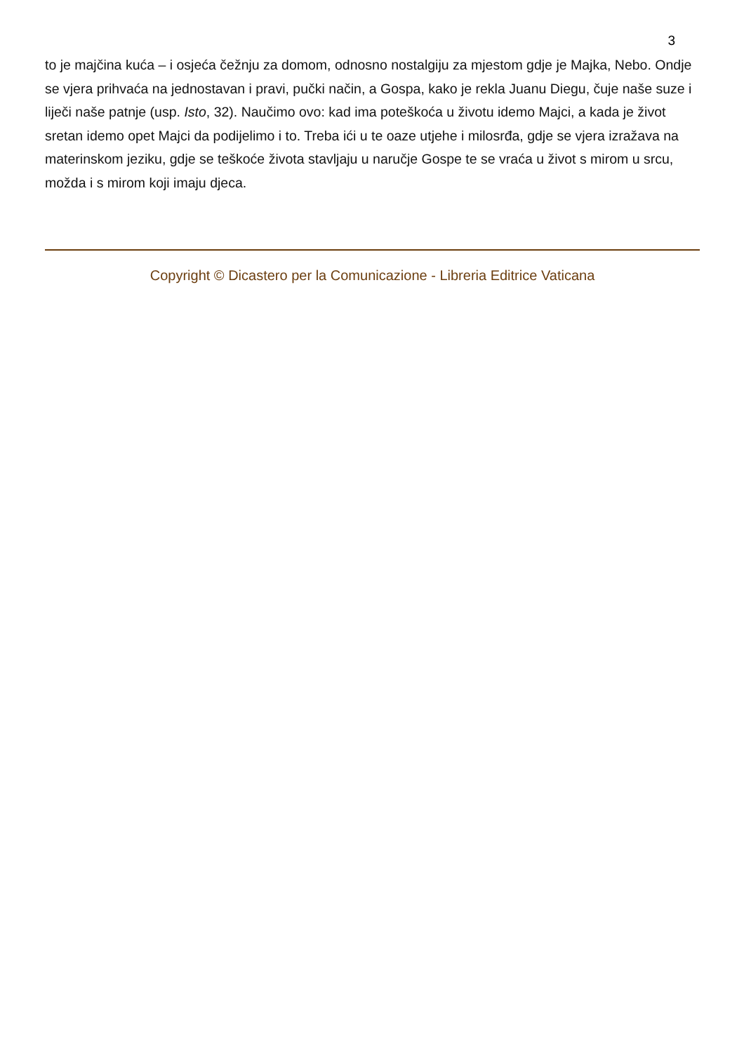3
to je majčina kuća – i osjeća čežnju za domom, odnosno nostalgiju za mjestom gdje je Majka, Nebo. Ondje se vjera prihvaća na jednostavan i pravi, pučki način, a Gospa, kako je rekla Juanu Diegu, čuje naše suze i liječi naše patnje (usp. Isto, 32). Naučimo ovo: kad ima poteškoća u životu idemo Majci, a kada je život sretan idemo opet Majci da podijelimo i to. Treba ići u te oaze utjehe i milosrđa, gdje se vjera izražava na materinskom jeziku, gdje se teškoće života stavljaju u naručje Gospe te se vraća u život s mirom u srcu, možda i s mirom koji imaju djeca.
Copyright © Dicastero per la Comunicazione - Libreria Editrice Vaticana